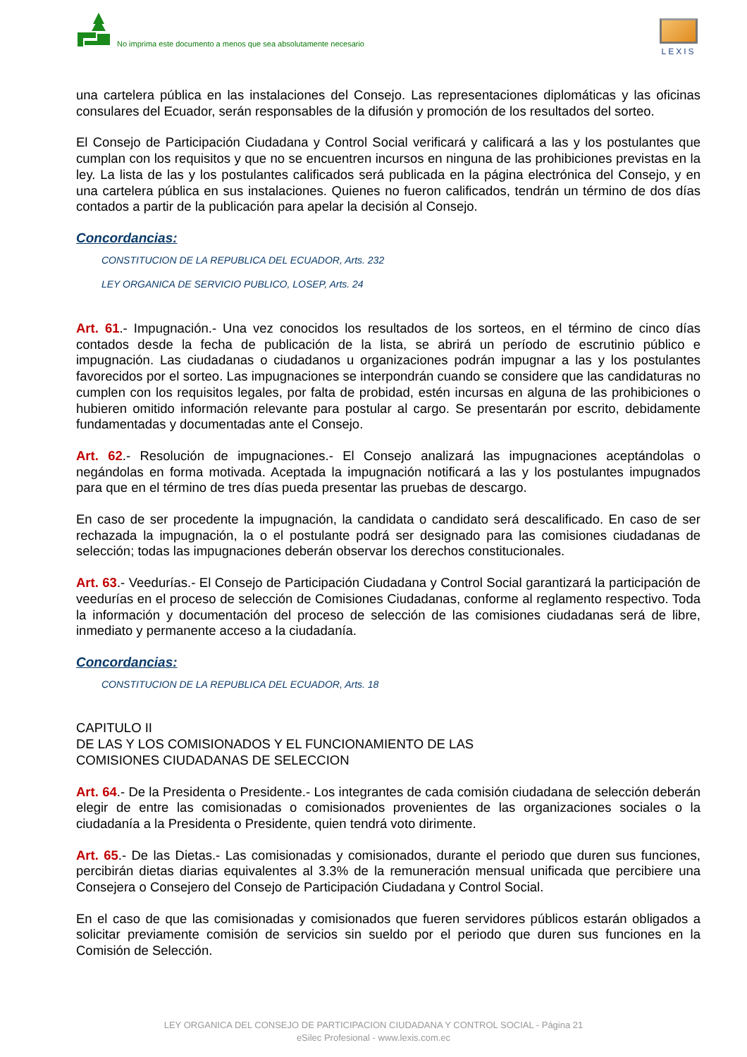No imprima este documento a menos que sea absolutamente necesario
LEXIS
una cartelera pública en las instalaciones del Consejo. Las representaciones diplomáticas y las oficinas consulares del Ecuador, serán responsables de la difusión y promoción de los resultados del sorteo.
El Consejo de Participación Ciudadana y Control Social verificará y calificará a las y los postulantes que cumplan con los requisitos y que no se encuentren incursos en ninguna de las prohibiciones previstas en la ley. La lista de las y los postulantes calificados será publicada en la página electrónica del Consejo, y en una cartelera pública en sus instalaciones. Quienes no fueron calificados, tendrán un término de dos días contados a partir de la publicación para apelar la decisión al Consejo.
Concordancias:
CONSTITUCION DE LA REPUBLICA DEL ECUADOR, Arts. 232
LEY ORGANICA DE SERVICIO PUBLICO, LOSEP, Arts. 24
Art. 61.- Impugnación.- Una vez conocidos los resultados de los sorteos, en el término de cinco días contados desde la fecha de publicación de la lista, se abrirá un período de escrutinio público e impugnación. Las ciudadanas o ciudadanos u organizaciones podrán impugnar a las y los postulantes favorecidos por el sorteo. Las impugnaciones se interpondrán cuando se considere que las candidaturas no cumplen con los requisitos legales, por falta de probidad, estén incursas en alguna de las prohibiciones o hubieren omitido información relevante para postular al cargo. Se presentarán por escrito, debidamente fundamentadas y documentadas ante el Consejo.
Art. 62.- Resolución de impugnaciones.- El Consejo analizará las impugnaciones aceptándolas o negándolas en forma motivada. Aceptada la impugnación notificará a las y los postulantes impugnados para que en el término de tres días pueda presentar las pruebas de descargo.
En caso de ser procedente la impugnación, la candidata o candidato será descalificado. En caso de ser rechazada la impugnación, la o el postulante podrá ser designado para las comisiones ciudadanas de selección; todas las impugnaciones deberán observar los derechos constitucionales.
Art. 63.- Veedurías.- El Consejo de Participación Ciudadana y Control Social garantizará la participación de veedurías en el proceso de selección de Comisiones Ciudadanas, conforme al reglamento respectivo. Toda la información y documentación del proceso de selección de las comisiones ciudadanas será de libre, inmediato y permanente acceso a la ciudadanía.
Concordancias:
CONSTITUCION DE LA REPUBLICA DEL ECUADOR, Arts. 18
CAPITULO II
DE LAS Y LOS COMISIONADOS Y EL FUNCIONAMIENTO DE LAS
COMISIONES CIUDADANAS DE SELECCION
Art. 64.- De la Presidenta o Presidente.- Los integrantes de cada comisión ciudadana de selección deberán elegir de entre las comisionadas o comisionados provenientes de las organizaciones sociales o la ciudadanía a la Presidenta o Presidente, quien tendrá voto dirimente.
Art. 65.- De las Dietas.- Las comisionadas y comisionados, durante el periodo que duren sus funciones, percibirán dietas diarias equivalentes al 3.3% de la remuneración mensual unificada que percibiere una Consejera o Consejero del Consejo de Participación Ciudadana y Control Social.
En el caso de que las comisionadas y comisionados que fueren servidores públicos estarán obligados a solicitar previamente comisión de servicios sin sueldo por el periodo que duren sus funciones en la Comisión de Selección.
LEY ORGANICA DEL CONSEJO DE PARTICIPACION CIUDADANA Y CONTROL SOCIAL - Página 21
eSilec Profesional - www.lexis.com.ec